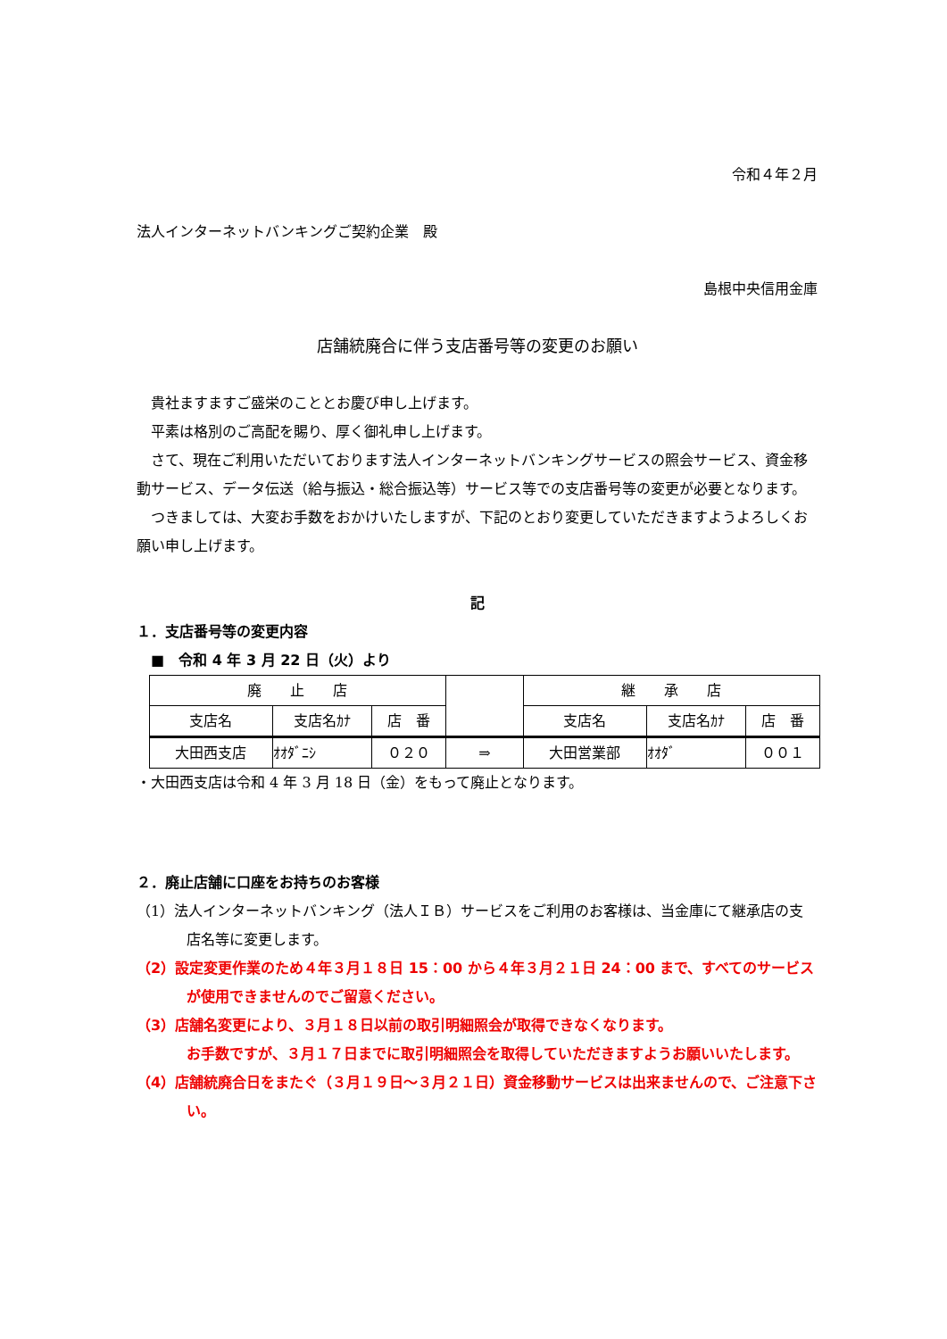令和４年２月
法人インターネットバンキングご契約企業　殿
島根中央信用金庫
店舗統廃合に伴う支店番号等の変更のお願い
貴社ますますご盛栄のこととお慶び申し上げます。
平素は格別のご高配を賜り、厚く御礼申し上げます。
さて、現在ご利用いただいております法人インターネットバンキングサービスの照会サービス、資金移動サービス、データ伝送（給与振込・総合振込等）サービス等での支店番号等の変更が必要となります。
つきましては、大変お手数をおかけいたしますが、下記のとおり変更していただきますようよろしくお願い申し上げます。
記
１．支店番号等の変更内容
　■　令和 4 年 3 月 22 日（火）より
| 廃 止 店 | | | | 継 承 店 | | |
| --- | --- | --- | --- | --- | --- | --- |
| 支店名 | 支店名ｶﾅ | 店 番 | | 支店名 | 支店名ｶﾅ | 店 番 |
| 大田西支店 | ｵｵﾀﾞﾆｼ | ０２０ | ⇒ | 大田営業部 | ｵｵﾀﾞ | ００１ |
・大田西支店は令和 4 年 3 月 18 日（金）をもって廃止となります。
２．廃止店舗に口座をお持ちのお客様
（1）法人インターネットバンキング（法人ＩＢ）サービスをご利用のお客様は、当金庫にて継承店の支店名等に変更します。
（2）設定変更作業のため４年３月１８日 15：00 から４年３月２１日 24：00 まで、すべてのサービスが使用できませんのでご留意ください。
（3）店舗名変更により、３月１８日以前の取引明細照会が取得できなくなります。
お手数ですが、３月１７日までに取引明細照会を取得していただきますようお願いいたします。
（4）店舗統廃合日をまたぐ（３月１９日～３月２１日）資金移動サービスは出来ませんので、ご注意下さい。